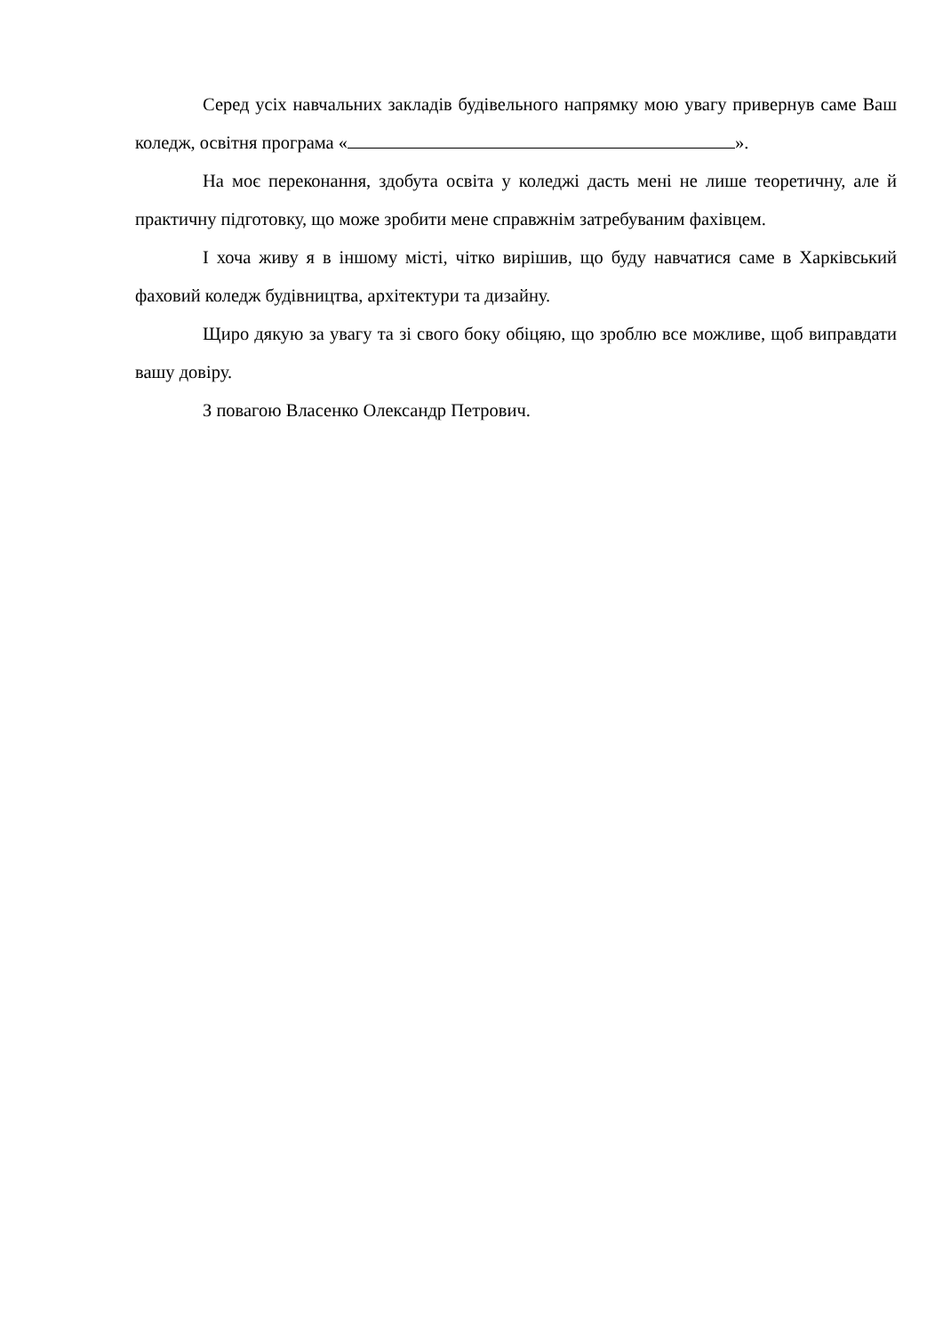Серед усіх навчальних закладів будівельного напрямку мою увагу привернув саме Ваш коледж, освітня програма « ».
На моє переконання, здобута освіта у коледжі дасть мені не лише теоретичну, але й практичну підготовку, що може зробити мене справжнім затребуваним фахівцем.
І хоча живу я в іншому місті, чітко вирішив, що буду навчатися саме в Харківський фаховий коледж будівництва, архітектури та дизайну.
Щиро дякую за увагу та зі свого боку обіцяю, що зроблю все можливе, щоб виправдати вашу довіру.
З повагою Власенко Олександр Петрович.